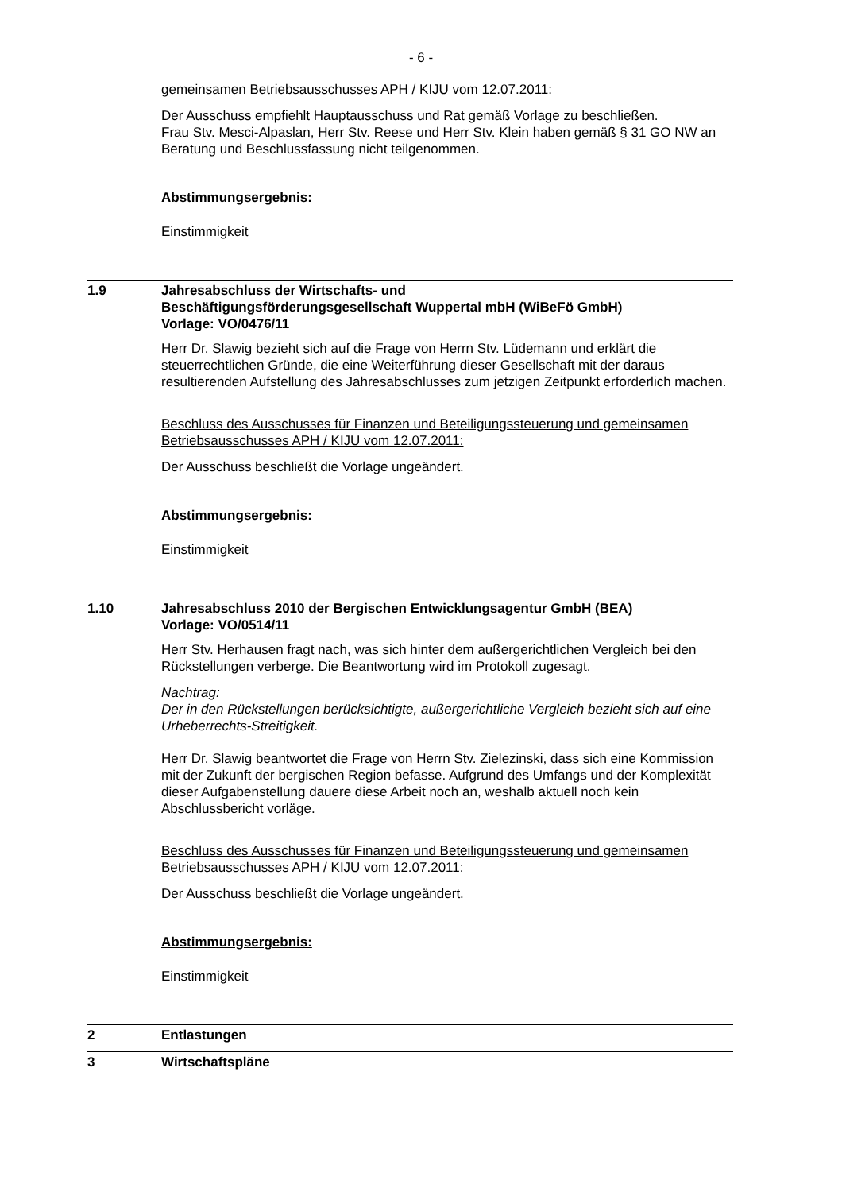- 6 -
gemeinsamen Betriebsausschusses APH / KIJU vom 12.07.2011:
Der Ausschuss empfiehlt Hauptausschuss und Rat gemäß Vorlage zu beschließen.
Frau Stv. Mesci-Alpaslan, Herr Stv. Reese und Herr Stv. Klein haben gemäß § 31 GO NW an Beratung und Beschlussfassung nicht teilgenommen.
Abstimmungsergebnis:
Einstimmigkeit
1.9 Jahresabschluss der Wirtschafts- und
Beschäftigungsförderungsgesellschaft Wuppertal mbH (WiBeFö GmbH)
Vorlage: VO/0476/11
Herr Dr. Slawig bezieht sich auf die Frage von Herrn Stv. Lüdemann und erklärt die steuerrechtlichen Gründe, die eine Weiterführung dieser Gesellschaft mit der daraus resultierenden Aufstellung des Jahresabschlusses zum jetzigen Zeitpunkt erforderlich machen.
Beschluss des Ausschusses für Finanzen und Beteiligungssteuerung und gemeinsamen Betriebsausschusses APH / KIJU vom 12.07.2011:
Der Ausschuss beschließt die Vorlage ungeändert.
Abstimmungsergebnis:
Einstimmigkeit
1.10 Jahresabschluss 2010 der Bergischen Entwicklungsagentur GmbH (BEA)
Vorlage: VO/0514/11
Herr Stv. Herhausen fragt nach, was sich hinter dem außergerichtlichen Vergleich bei den Rückstellungen verberge. Die Beantwortung wird im Protokoll zugesagt.
Nachtrag:
Der in den Rückstellungen berücksichtigte, außergerichtliche Vergleich bezieht sich auf eine Urheberrechts-Streitigkeit.
Herr Dr. Slawig beantwortet die Frage von Herrn Stv. Zielezinski, dass sich eine Kommission mit der Zukunft der bergischen Region befasse. Aufgrund des Umfangs und der Komplexität dieser Aufgabenstellung dauere diese Arbeit noch an, weshalb aktuell noch kein Abschlussbericht vorläge.
Beschluss des Ausschusses für Finanzen und Beteiligungssteuerung und gemeinsamen Betriebsausschusses APH / KIJU vom 12.07.2011:
Der Ausschuss beschließt die Vorlage ungeändert.
Abstimmungsergebnis:
Einstimmigkeit
2 Entlastungen
3 Wirtschaftspläne